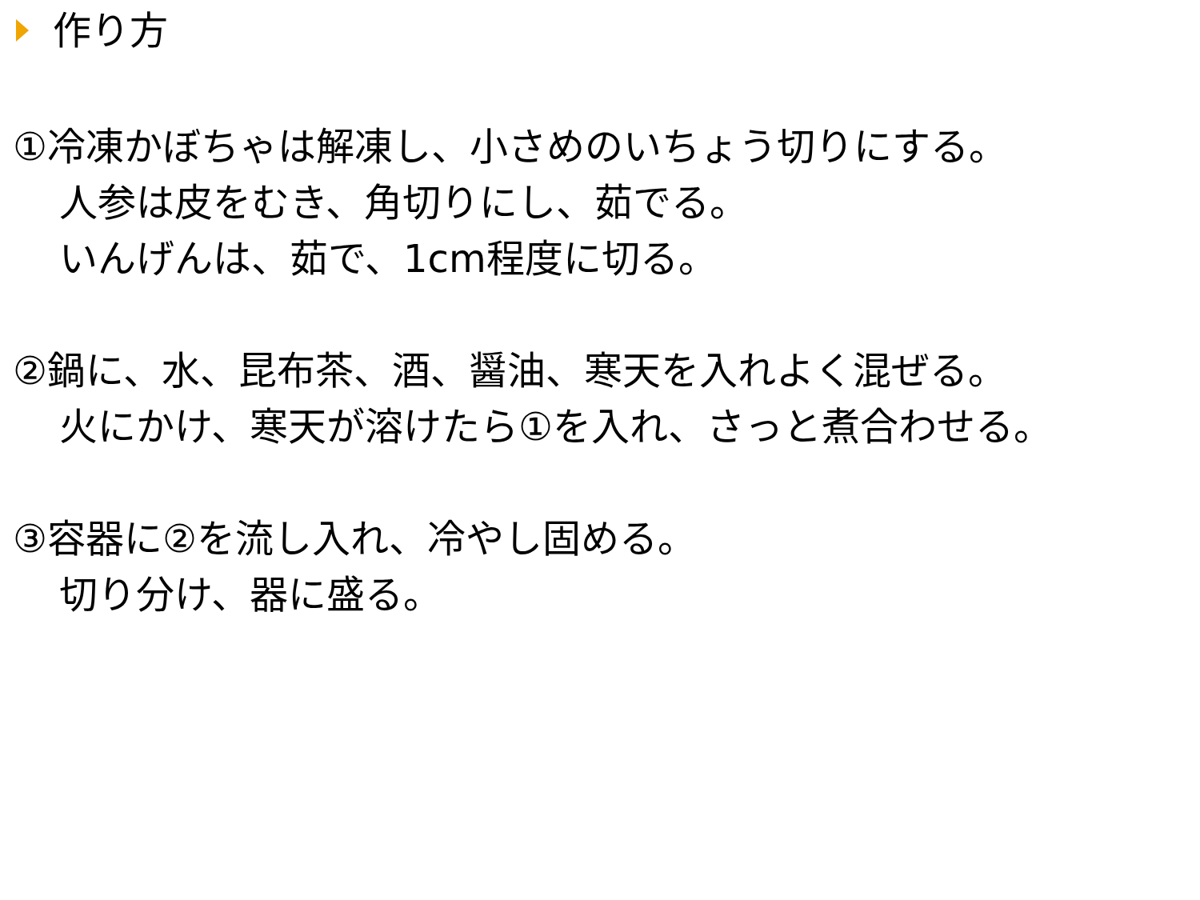作り方
①冷凍かぼちゃは解凍し、小さめのいちょう切りにする。
人参は皮をむき、角切りにし、茹でる。
いんげんは、茹で、1cm程度に切る。
②鍋に、水、昆布茶、酒、醤油、寒天を入れよく混ぜる。
火にかけ、寒天が溶けたら①を入れ、さっと煮合わせる。
③容器に②を流し入れ、冷やし固める。
切り分け、器に盛る。